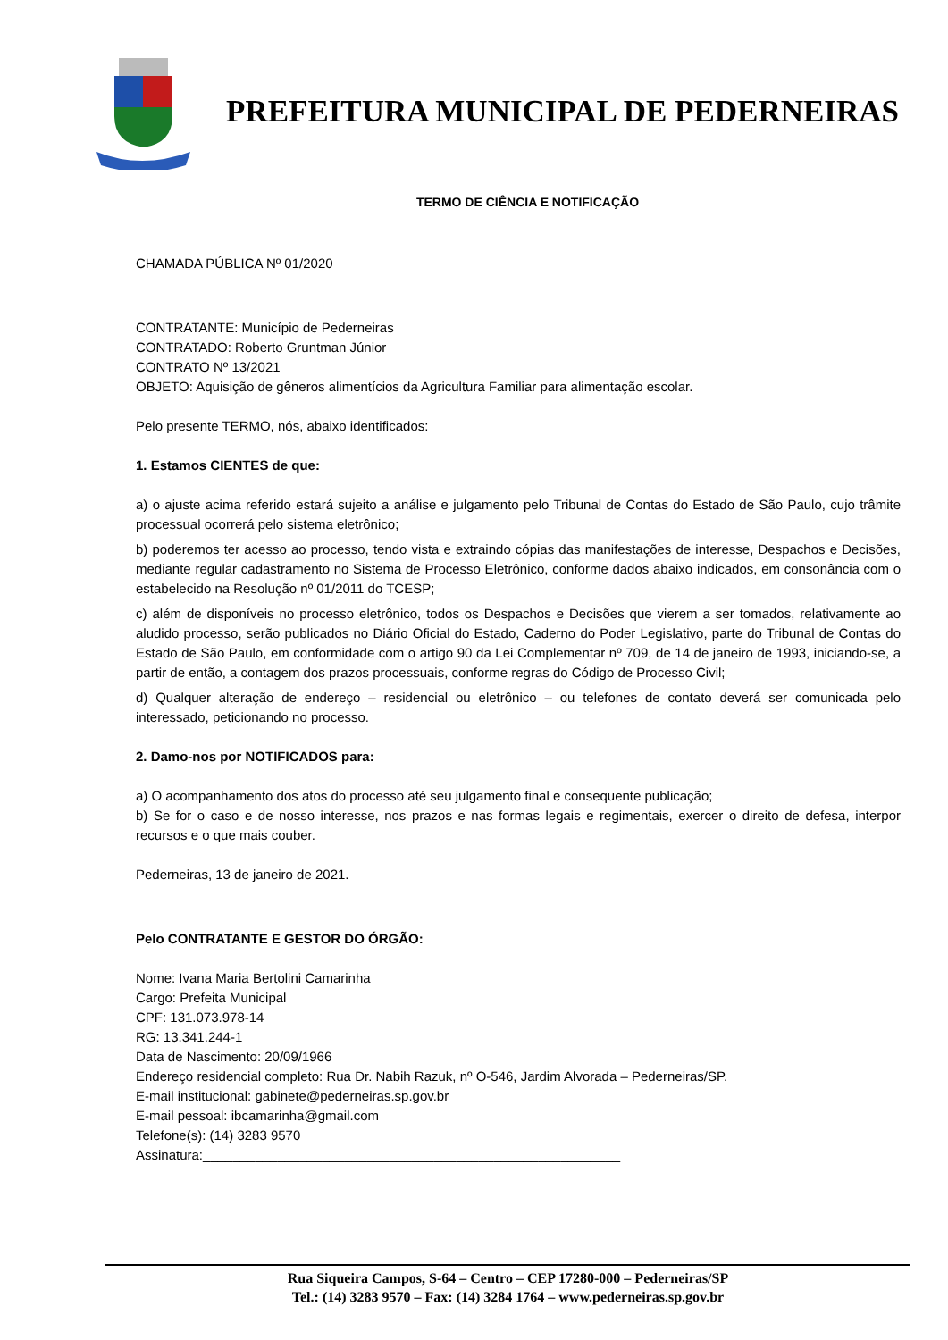PREFEITURA MUNICIPAL DE PEDERNEIRAS
TERMO DE CIÊNCIA E NOTIFICAÇÃO
CHAMADA PÚBLICA Nº 01/2020
CONTRATANTE: Município de Pederneiras
CONTRATADO: Roberto Gruntman Júnior
CONTRATO Nº 13/2021
OBJETO: Aquisição de gêneros alimentícios da Agricultura Familiar para alimentação escolar.
Pelo presente TERMO, nós, abaixo identificados:
1. Estamos CIENTES de que:
a) o ajuste acima referido estará sujeito a análise e julgamento pelo Tribunal de Contas do Estado de São Paulo, cujo trâmite processual ocorrerá pelo sistema eletrônico;
b) poderemos ter acesso ao processo, tendo vista e extraindo cópias das manifestações de interesse, Despachos e Decisões, mediante regular cadastramento no Sistema de Processo Eletrônico, conforme dados abaixo indicados, em consonância com o estabelecido na Resolução nº 01/2011 do TCESP;
c) além de disponíveis no processo eletrônico, todos os Despachos e Decisões que vierem a ser tomados, relativamente ao aludido processo, serão publicados no Diário Oficial do Estado, Caderno do Poder Legislativo, parte do Tribunal de Contas do Estado de São Paulo, em conformidade com o artigo 90 da Lei Complementar nº 709, de 14 de janeiro de 1993, iniciando-se, a partir de então, a contagem dos prazos processuais, conforme regras do Código de Processo Civil;
d) Qualquer alteração de endereço – residencial ou eletrônico – ou telefones de contato deverá ser comunicada pelo interessado, peticionando no processo.
2. Damo-nos por NOTIFICADOS para:
a) O acompanhamento dos atos do processo até seu julgamento final e consequente publicação;
b) Se for o caso e de nosso interesse, nos prazos e nas formas legais e regimentais, exercer o direito de defesa, interpor recursos e o que mais couber.
Pederneiras, 13 de janeiro de 2021.
Pelo CONTRATANTE E GESTOR DO ÓRGÃO:
Nome: Ivana Maria Bertolini Camarinha
Cargo: Prefeita Municipal
CPF: 131.073.978-14
RG: 13.341.244-1
Data de Nascimento: 20/09/1966
Endereço residencial completo: Rua Dr. Nabih Razuk, nº O-546, Jardim Alvorada – Pederneiras/SP.
E-mail institucional: gabinete@pederneiras.sp.gov.br
E-mail pessoal: ibcamarinha@gmail.com
Telefone(s): (14) 3283 9570
Assinatura:________________________________________________________
Rua Siqueira Campos, S-64 – Centro – CEP 17280-000 – Pederneiras/SP
Tel.: (14) 3283 9570 – Fax: (14) 3284 1764 – www.pederneiras.sp.gov.br